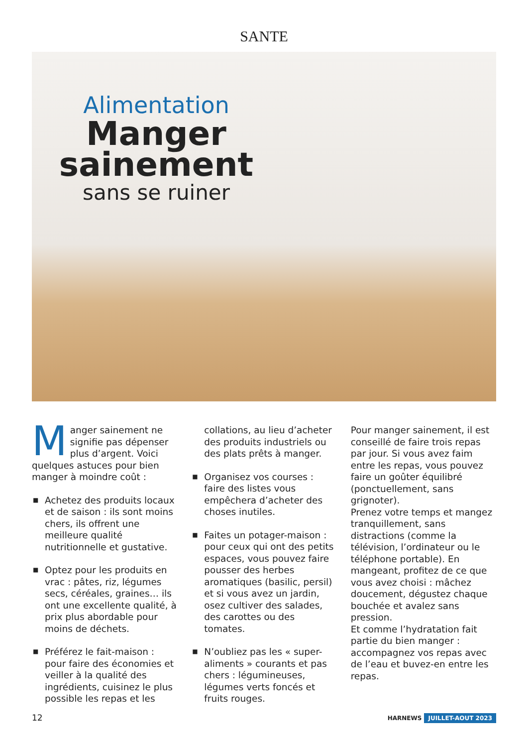SANTE
Alimentation
Manger
sainement
sans se ruiner
Manger sainement ne signifie pas dépenser plus d’argent. Voici quelques astuces pour bien manger à moindre coût :
■ Achetez des produits locaux et de saison : ils sont moins chers, ils offrent une meilleure qualité nutritionnelle et gustative.
■ Optez pour les produits en vrac : pâtes, riz, légumes secs, céréales, graines… ils ont une excellente qualité, à prix plus abordable pour moins de déchets.
■ Préférez le fait-maison : pour faire des économies et veiller à la qualité des ingrédients, cuisinez le plus possible les repas et les
collations, au lieu d’acheter des produits industriels ou des plats prêts à manger.
■ Organisez vos courses : faire des listes vous empêchera d’acheter des choses inutiles.
■ Faites un potager-maison : pour ceux qui ont des petits espaces, vous pouvez faire pousser des herbes aromatiques (basilic, persil) et si vous avez un jardin, osez cultiver des salades, des carottes ou des tomates.
■ N’oubliez pas les « super-aliments » courants et pas chers : légumineuses, légumes verts foncés et fruits rouges.
Pour manger sainement, il est conseillé de faire trois repas par jour. Si vous avez faim entre les repas, vous pouvez faire un goûter équilibré (ponctuellement, sans grignoter).
Prenez votre temps et mangez tranquillement, sans distractions (comme la télévision, l’ordinateur ou le téléphone portable). En mangeant, profitez de ce que vous avez choisi : mâchez doucement, dégustez chaque bouchée et avalez sans pression.
Et comme l’hydratation fait partie du bien manger : accompagnez vos repas avec de l’eau et buvez-en entre les repas.
12 HARNEWS JUILLET-AOUT 2023